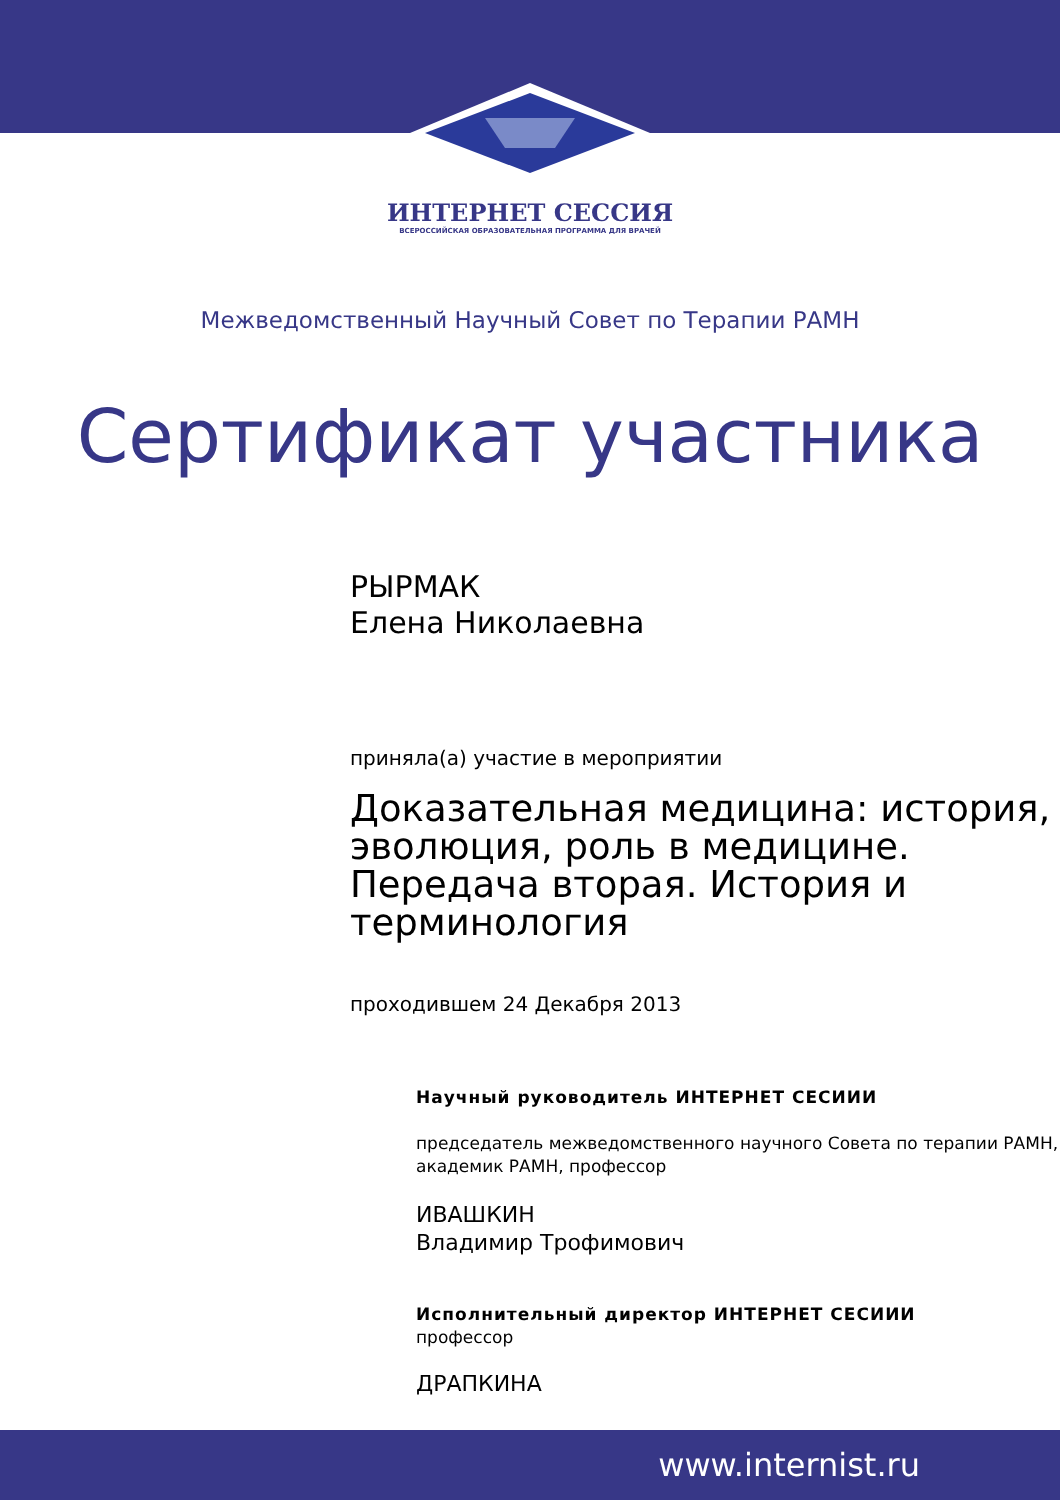ИНТЕРНЕТ СЕССИЯ
ВСЕРОССИЙСКАЯ ОБРАЗОВАТЕЛЬНАЯ ПРОГРАММА ДЛЯ ВРАЧЕЙ
Межведомственный Научный Совет по Терапии РАМН
Сертификат участника
РЫРМАК
Елена Николаевна
приняла(а) участие в мероприятии
Доказательная медицина: история, эволюция, роль в медицине. Передача вторая. История и терминология
проходившем 24 Декабря 2013
Научный руководитель ИНТЕРНЕТ СЕСИИИ
председатель межведомственного научного Совета по терапии РАМН, академик РАМН, профессор
ИВАШКИН
Владимир Трофимович
Исполнительный директор ИНТЕРНЕТ СЕСИИИ
профессор
ДРАПКИНА
www.internist.ru